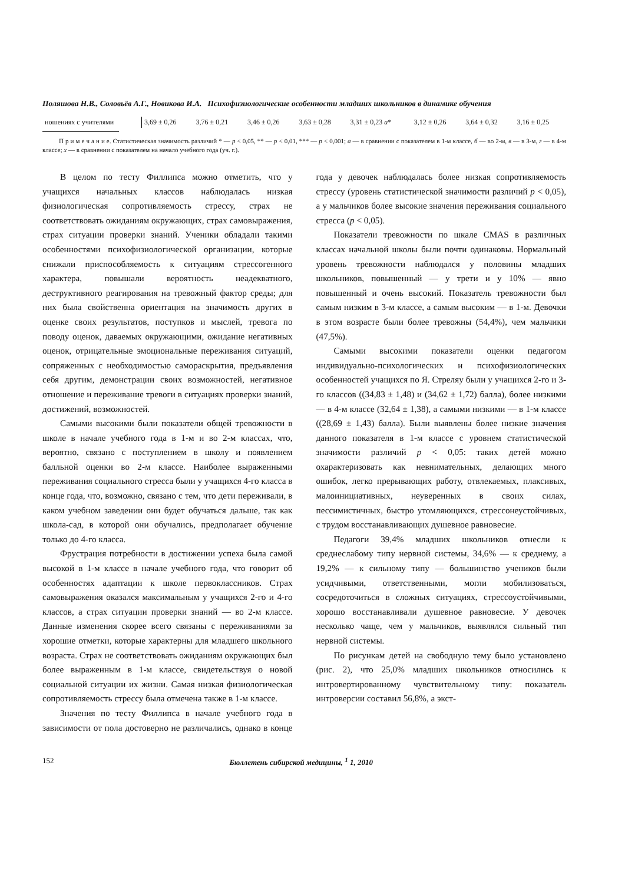Поляшова Н.В., Соловьёв А.Г., Новикова И.А. Психофизиологические особенности младших школьников в динамике обучения
| ношениях с учителями | 3,69 ± 0,26 | 3,76 ± 0,21 | 3,46 ± 0,26 | 3,63 ± 0,28 | 3,31 ± 0,23 а * | 3,12 ± 0,26 | 3,64 ± 0,32 | 3,16 ± 0,25 |
П р и м е ч а н и е. Статистическая значимость различий * — р < 0,05, ** — р < 0,01, *** — р < 0,001; а — в сравнении с показателем в 1-м классе, б — во 2-м, в — в 3-м, г — в 4-м классе; х — в сравнении с показателем на начало учебного года (уч. г.).
В целом по тесту Филлипса можно отметить, что у учащихся начальных классов наблюдалась низкая физиологическая сопротивляемость стрессу, страх не соответствовать ожиданиям окружающих, страх самовыражения, страх ситуации проверки знаний. Ученики обладали такими особенностями психофизиологической организации, которые снижали приспособляемость к ситуациям стрессогенного характера, повышали вероятность неадекватного, деструктивного реагирования на тревожный фактор среды; для них была свойственна ориентация на значимость других в оценке своих результатов, поступков и мыслей, тревога по поводу оценок, даваемых окружающими, ожидание негативных оценок, отрицательные эмоциональные переживания ситуаций, сопряженных с необходимостью самораскрытия, предъявления себя другим, демонстрации своих возможностей, негативное отношение и переживание тревоги в ситуациях проверки знаний, достижений, возможностей.
Самыми высокими были показатели общей тревожности в школе в начале учебного года в 1-м и во 2-м классах, что, вероятно, связано с поступлением в школу и появлением балльной оценки во 2-м классе. Наиболее выраженными переживания социального стресса были у учащихся 4-го класса в конце года, что, возможно, связано с тем, что дети переживали, в каком учебном заведении они будет обучаться дальше, так как школа-сад, в которой они обучались, предполагает обучение только до 4-го класса.
Фрустрация потребности в достижении успеха была самой высокой в 1-м классе в начале учебного года, что говорит об особенностях адаптации к школе первоклассников. Страх самовыражения оказался максимальным у учащихся 2-го и 4-го классов, а страх ситуации проверки знаний — во 2-м классе. Данные изменения скорее всего связаны с переживаниями за хорошие отметки, которые характерны для младшего школьного возраста. Страх не соответствовать ожиданиям окружающих был более выраженным в 1-м классе, свидетельствуя о новой социальной ситуации их жизни. Самая низкая физиологическая сопротивляемость стрессу была отмечена также в 1-м классе.
Значения по тесту Филлипса в начале учебного года в зависимости от пола достоверно не различались, однако в конце года у девочек наблюдалась более низкая сопротивляемость стрессу (уровень статистической значимости различий р < 0,05), а у мальчиков более высокие значения переживания социального стресса (р < 0,05).
Показатели тревожности по шкале CMAS в различных классах начальной школы были почти одинаковы. Нормальный уровень тревожности наблюдался у половины младших школьников, повышенный — у трети и у 10% — явно повышенный и очень высокий. Показатель тревожности был самым низким в 3-м классе, а самым высоким — в 1-м. Девочки в этом возрасте были более тревожны (54,4%), чем мальчики (47,5%).
Самыми высокими показатели оценки педагогом индивидуально-психологических и психофизиологических особенностей учащихся по Я. Стреляу были у учащихся 2-го и 3-го классов ((34,83 ± 1,48) и (34,62 ± 1,72) балла), более низкими — в 4-м классе (32,64 ± 1,38), а самыми низкими — в 1-м классе ((28,69 ± 1,43) балла). Были выявлены более низкие значения данного показателя в 1-м классе с уровнем статистической значимости различий р < 0,05: таких детей можно охарактеризовать как невнимательных, делающих много ошибок, легко прерывающих работу, отвлекаемых, плаксивых, малоинициативных, неуверенных в своих силах, пессимистичных, быстро утомляющихся, стрессонеустойчивых, с трудом восстанавливающих душевное равновесие.
Педагоги 39,4% младших школьников отнесли к среднеслабому типу нервной системы, 34,6% — к среднему, а 19,2% — к сильному типу — большинство учеников были усидчивыми, ответственными, могли мобилизоваться, сосредоточиться в сложных ситуациях, стрессоустойчивыми, хорошо восстанавливали душевное равновесие. У девочек несколько чаще, чем у мальчиков, выявлялся сильный тип нервной системы.
По рисункам детей на свободную тему было установлено (рис. 2), что 25,0% младших школьников относились к интровертированному чувствительному типу: показатель интроверсии составил 56,8%, а экст-
152 Бюллетень сибирской медицины, <sup>1</sup> 1, 2010